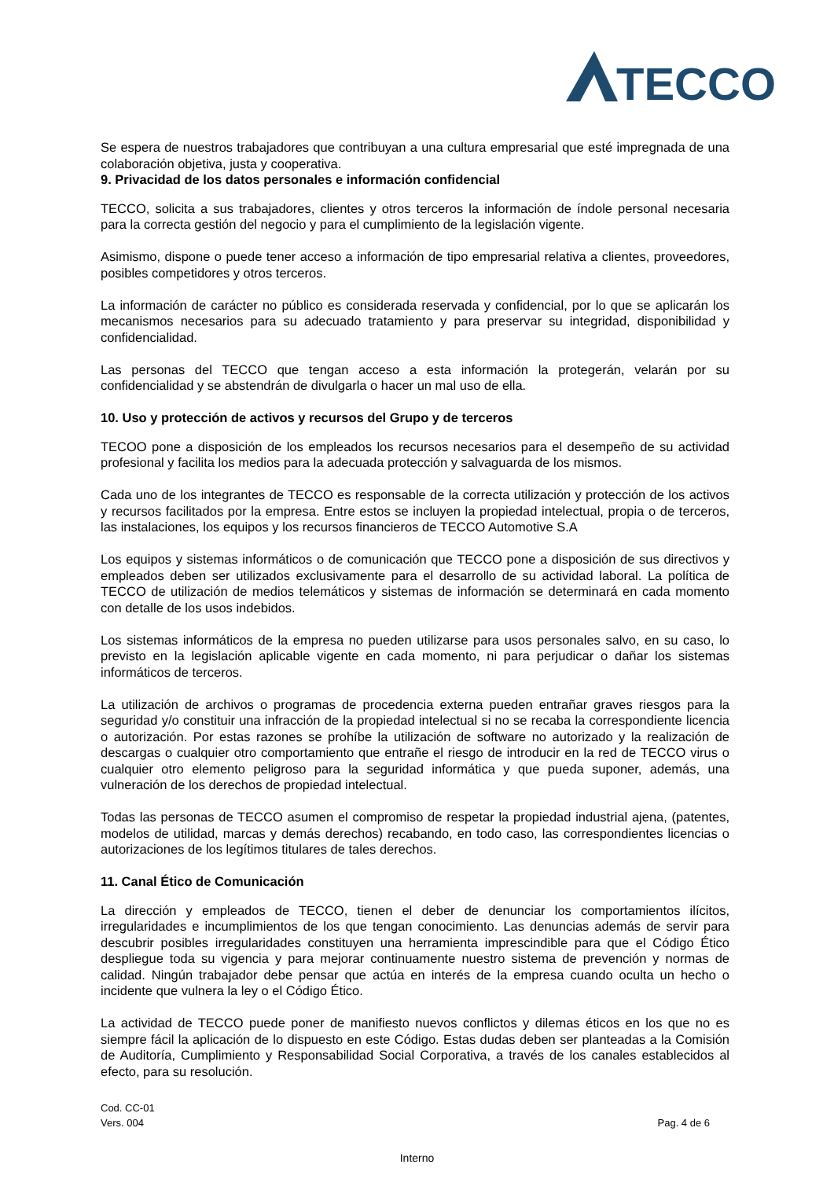TECCO
Se espera de nuestros trabajadores que contribuyan a una cultura empresarial que esté impregnada de una colaboración objetiva, justa y cooperativa.
9. Privacidad de los datos personales e información confidencial
TECCO, solicita a sus trabajadores, clientes y otros terceros la información de índole personal necesaria para la correcta gestión del negocio y para el cumplimiento de la legislación vigente.
Asimismo, dispone o puede tener acceso a información de tipo empresarial relativa a clientes, proveedores, posibles competidores y otros terceros.
La información de carácter no público es considerada reservada y confidencial, por lo que se aplicarán los mecanismos necesarios para su adecuado tratamiento y para preservar su integridad, disponibilidad y confidencialidad.
Las personas del TECCO que tengan acceso a esta información la protegerán, velarán por su confidencialidad y se abstendrán de divulgarla o hacer un mal uso de ella.
10. Uso y protección de activos y recursos del Grupo y de terceros
TECOO pone a disposición de los empleados los recursos necesarios para el desempeño de su actividad profesional y facilita los medios para la adecuada protección y salvaguarda de los mismos.
Cada uno de los integrantes de TECCO es responsable de la correcta utilización y protección de los activos y recursos facilitados por la empresa. Entre estos se incluyen la propiedad intelectual, propia o de terceros, las instalaciones, los equipos y los recursos financieros de TECCO Automotive S.A
Los equipos y sistemas informáticos o de comunicación que TECCO pone a disposición de sus directivos y empleados deben ser utilizados exclusivamente para el desarrollo de su actividad laboral. La política de TECCO de utilización de medios telemáticos y sistemas de información se determinará en cada momento con detalle de los usos indebidos.
Los sistemas informáticos de la empresa no pueden utilizarse para usos personales salvo, en su caso, lo previsto en la legislación aplicable vigente en cada momento, ni para perjudicar o dañar los sistemas informáticos de terceros.
La utilización de archivos o programas de procedencia externa pueden entrañar graves riesgos para la seguridad y/o constituir una infracción de la propiedad intelectual si no se recaba la correspondiente licencia o autorización. Por estas razones se prohíbe la utilización de software no autorizado y la realización de descargas o cualquier otro comportamiento que entrañe el riesgo de introducir en la red de TECCO virus o cualquier otro elemento peligroso para la seguridad informática y que pueda suponer, además, una vulneración de los derechos de propiedad intelectual.
Todas las personas de TECCO asumen el compromiso de respetar la propiedad industrial ajena, (patentes, modelos de utilidad, marcas y demás derechos) recabando, en todo caso, las correspondientes licencias o autorizaciones de los legítimos titulares de tales derechos.
11. Canal Ético de Comunicación
La dirección y empleados de TECCO, tienen el deber de denunciar los comportamientos ilícitos, irregularidades e incumplimientos de los que tengan conocimiento. Las denuncias además de servir para descubrir posibles irregularidades constituyen una herramienta imprescindible para que el Código Ético despliegue toda su vigencia y para mejorar continuamente nuestro sistema de prevención y normas de calidad. Ningún trabajador debe pensar que actúa en interés de la empresa cuando oculta un hecho o incidente que vulnera la ley o el Código Ético.
La actividad de TECCO puede poner de manifiesto nuevos conflictos y dilemas éticos en los que no es siempre fácil la aplicación de lo dispuesto en este Código. Estas dudas deben ser planteadas a la Comisión de Auditoría, Cumplimiento y Responsabilidad Social Corporativa, a través de los canales establecidos al efecto, para su resolución.
Cod. CC-01
Vers. 004
Pag. 4 de 6
Interno